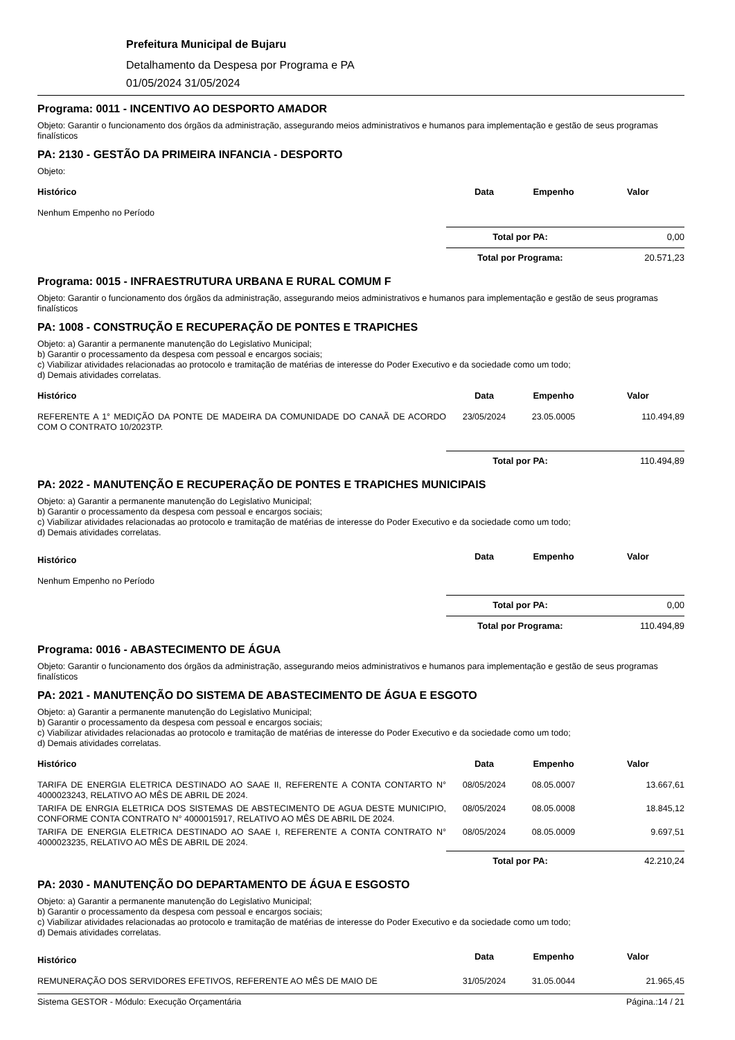Prefeitura Municipal de Bujaru
Detalhamento da Despesa por Programa e PA
01/05/2024 31/05/2024
Programa: 0011 - INCENTIVO AO DESPORTO AMADOR
Objeto: Garantir o funcionamento dos órgãos da administração, assegurando meios administrativos e humanos para implementação e gestão de seus programas finalísticos
PA: 2130 - GESTÃO DA PRIMEIRA INFANCIA - DESPORTO
Objeto:
| Histórico | Data | Empenho | Valor |
| --- | --- | --- | --- |
| Nenhum Empenho no Período | | | |
Total por PA: 0,00
Total por Programa: 20.571,23
Programa: 0015 - INFRAESTRUTURA URBANA E RURAL COMUM F
Objeto: Garantir o funcionamento dos órgãos da administração, assegurando meios administrativos e humanos para implementação e gestão de seus programas finalísticos
PA: 1008 - CONSTRUÇÃO E RECUPERAÇÃO DE PONTES E TRAPICHES
Objeto: a) Garantir a permanente manutenção do Legislativo Municipal;
b) Garantir o processamento da despesa com pessoal e encargos sociais;
c) Viabilizar atividades relacionadas ao protocolo e tramitação de matérias de interesse do Poder Executivo e da sociedade como um todo;
d) Demais atividades correlatas.
| Histórico | Data | Empenho | Valor |
| --- | --- | --- | --- |
| REFERENTE A 1° MEDIÇÃO DA PONTE DE MADEIRA DA COMUNIDADE DO CANAÃ DE ACORDO COM O CONTRATO 10/2023TP. | 23/05/2024 | 23.05.0005 | 110.494,89 |
Total por PA: 110.494,89
PA: 2022 - MANUTENÇÃO E RECUPERAÇÃO DE PONTES E TRAPICHES MUNICIPAIS
Objeto: a) Garantir a permanente manutenção do Legislativo Municipal;
b) Garantir o processamento da despesa com pessoal e encargos sociais;
c) Viabilizar atividades relacionadas ao protocolo e tramitação de matérias de interesse do Poder Executivo e da sociedade como um todo;
d) Demais atividades correlatas.
| Histórico | Data | Empenho | Valor |
| --- | --- | --- | --- |
| Nenhum Empenho no Período | | | |
Total por PA: 0,00
Total por Programa: 110.494,89
Programa: 0016 - ABASTECIMENTO DE ÁGUA
Objeto: Garantir o funcionamento dos órgãos da administração, assegurando meios administrativos e humanos para implementação e gestão de seus programas finalísticos
PA: 2021 - MANUTENÇÃO DO SISTEMA DE ABASTECIMENTO DE ÁGUA E ESGOTO
Objeto: a) Garantir a permanente manutenção do Legislativo Municipal;
b) Garantir o processamento da despesa com pessoal e encargos sociais;
c) Viabilizar atividades relacionadas ao protocolo e tramitação de matérias de interesse do Poder Executivo e da sociedade como um todo;
d) Demais atividades correlatas.
| Histórico | Data | Empenho | Valor |
| --- | --- | --- | --- |
| TARIFA DE ENERGIA ELETRICA DESTINADO AO SAAE II, REFERENTE A CONTA CONTARTO N° 4000023243, RELATIVO AO MÊS DE ABRIL DE 2024. | 08/05/2024 | 08.05.0007 | 13.667,61 |
| TARIFA DE ENRGIA ELETRICA DOS SISTEMAS DE ABSTECIMENTO DE AGUA DESTE MUNICIPIO, CONFORME CONTA CONTRATO N° 4000015917, RELATIVO AO MÊS DE ABRIL DE 2024. | 08/05/2024 | 08.05.0008 | 18.845,12 |
| TARIFA DE ENERGIA ELETRICA DESTINADO AO SAAE I, REFERENTE A CONTA CONTRATO N° 4000023235, RELATIVO AO MÊS DE ABRIL DE 2024. | 08/05/2024 | 08.05.0009 | 9.697,51 |
Total por PA: 42.210,24
PA: 2030 - MANUTENÇÃO DO DEPARTAMENTO DE ÁGUA E ESGOSTO
Objeto: a) Garantir a permanente manutenção do Legislativo Municipal;
b) Garantir o processamento da despesa com pessoal e encargos sociais;
c) Viabilizar atividades relacionadas ao protocolo e tramitação de matérias de interesse do Poder Executivo e da sociedade como um todo;
d) Demais atividades correlatas.
| Histórico | Data | Empenho | Valor |
| --- | --- | --- | --- |
| REMUNERAÇÃO DOS SERVIDORES EFETIVOS, REFERENTE AO MÊS DE MAIO DE | 31/05/2024 | 31.05.0044 | 21.965,45 |
Sistema GESTOR - Módulo: Execução Orçamentária Página.:14 / 21